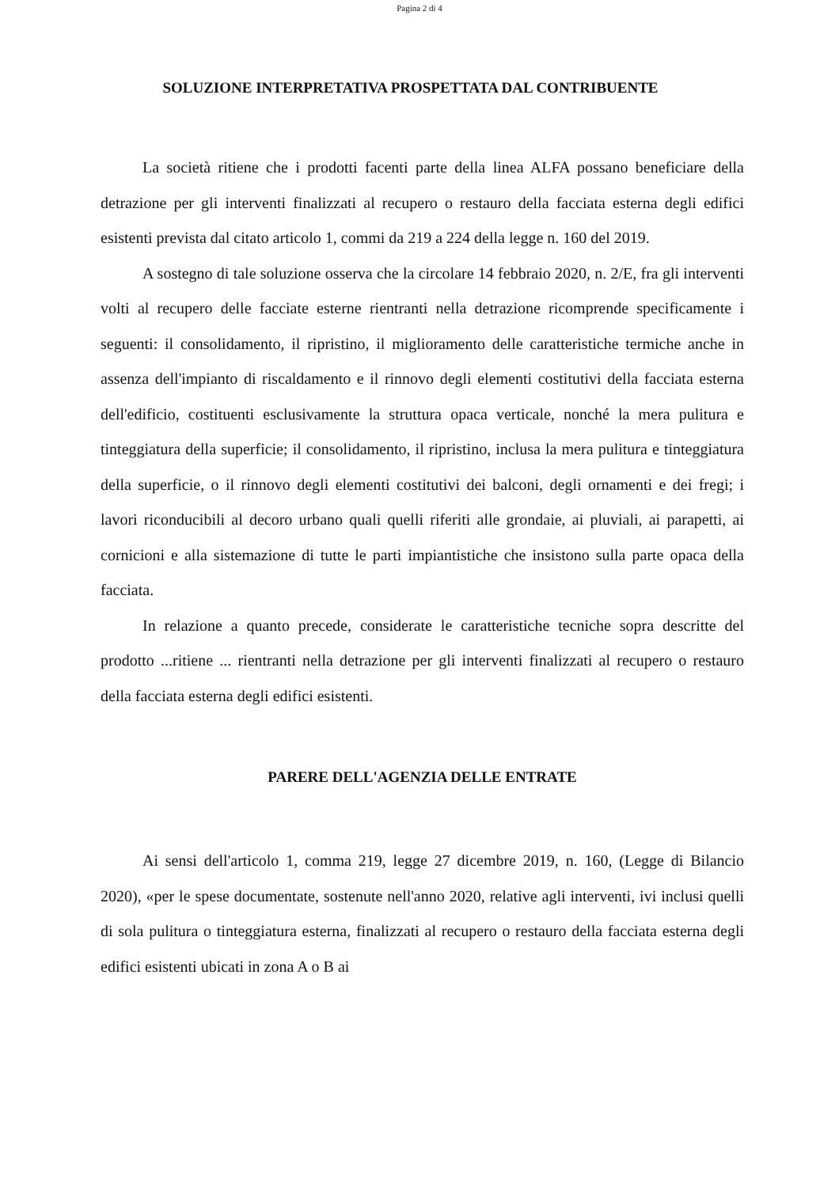Pagina 2 di 4
SOLUZIONE INTERPRETATIVA PROSPETTATA DAL CONTRIBUENTE
La società ritiene che i prodotti facenti parte della linea ALFA possano beneficiare della detrazione per gli interventi finalizzati al recupero o restauro della facciata esterna degli edifici esistenti prevista dal citato articolo 1, commi da 219 a 224 della legge n. 160 del 2019.
A sostegno di tale soluzione osserva che la circolare 14 febbraio 2020, n. 2/E, fra gli interventi volti al recupero delle facciate esterne rientranti nella detrazione ricomprende specificamente i seguenti: il consolidamento, il ripristino, il miglioramento delle caratteristiche termiche anche in assenza dell'impianto di riscaldamento e il rinnovo degli elementi costitutivi della facciata esterna dell'edificio, costituenti esclusivamente la struttura opaca verticale, nonché la mera pulitura e tinteggiatura della superficie; il consolidamento, il ripristino, inclusa la mera pulitura e tinteggiatura della superficie, o il rinnovo degli elementi costitutivi dei balconi, degli ornamenti e dei fregi; i lavori riconducibili al decoro urbano quali quelli riferiti alle grondaie, ai pluviali, ai parapetti, ai cornicioni e alla sistemazione di tutte le parti impiantistiche che insistono sulla parte opaca della facciata.
In relazione a quanto precede, considerate le caratteristiche tecniche sopra descritte del prodotto ...ritiene ... rientranti nella detrazione per gli interventi finalizzati al recupero o restauro della facciata esterna degli edifici esistenti.
PARERE DELL'AGENZIA DELLE ENTRATE
Ai sensi dell'articolo 1, comma 219, legge 27 dicembre 2019, n. 160, (Legge di Bilancio 2020), «per le spese documentate, sostenute nell'anno 2020, relative agli interventi, ivi inclusi quelli di sola pulitura o tinteggiatura esterna, finalizzati al recupero o restauro della facciata esterna degli edifici esistenti ubicati in zona A o B ai